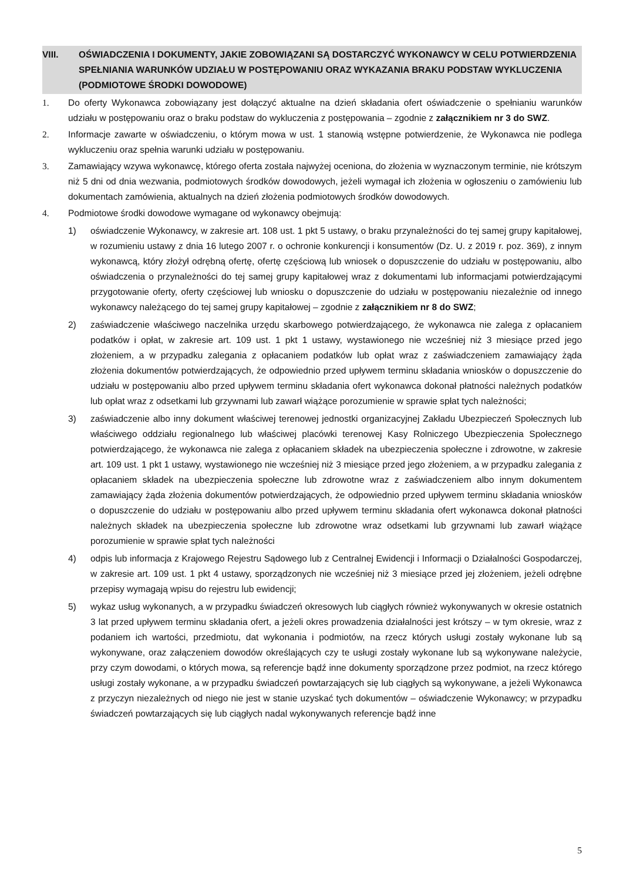VIII. OŚWIADCZENIA I DOKUMENTY, JAKIE ZOBOWIĄZANI SĄ DOSTARCZYĆ WYKONAWCY W CELU POTWIERDZENIA SPEŁNIANIA WARUNKÓW UDZIAŁU W POSTĘPOWANIU ORAZ WYKAZANIA BRAKU PODSTAW WYKLUCZENIA (PODMIOTOWE ŚRODKI DOWODOWE)
1. Do oferty Wykonawca zobowiązany jest dołączyć aktualne na dzień składania ofert oświadczenie o spełnianiu warunków udziału w postępowaniu oraz o braku podstaw do wykluczenia z postępowania – zgodnie z załącznikiem nr 3 do SWZ.
2. Informacje zawarte w oświadczeniu, o którym mowa w ust. 1 stanowią wstępne potwierdzenie, że Wykonawca nie podlega wykluczeniu oraz spełnia warunki udziału w postępowaniu.
3. Zamawiający wzywa wykonawcę, którego oferta została najwyżej oceniona, do złożenia w wyznaczonym terminie, nie krótszym niż 5 dni od dnia wezwania, podmiotowych środków dowodowych, jeżeli wymagał ich złożenia w ogłoszeniu o zamówieniu lub dokumentach zamówienia, aktualnych na dzień złożenia podmiotowych środków dowodowych.
4. Podmiotowe środki dowodowe wymagane od wykonawcy obejmują:
1) oświadczenie Wykonawcy, w zakresie art. 108 ust. 1 pkt 5 ustawy, o braku przynależności do tej samej grupy kapitałowej, w rozumieniu ustawy z dnia 16 lutego 2007 r. o ochronie konkurencji i konsumentów (Dz. U. z 2019 r. poz. 369), z innym wykonawcą, który złożył odrębną ofertę, ofertę częściową lub wniosek o dopuszczenie do udziału w postępowaniu, albo oświadczenia o przynależności do tej samej grupy kapitałowej wraz z dokumentami lub informacjami potwierdzającymi przygotowanie oferty, oferty częściowej lub wniosku o dopuszczenie do udziału w postępowaniu niezależnie od innego wykonawcy należącego do tej samej grupy kapitałowej – zgodnie z załącznikiem nr 8 do SWZ;
2) zaświadczenie właściwego naczelnika urzędu skarbowego potwierdzającego, że wykonawca nie zalega z opłacaniem podatków i opłat, w zakresie art. 109 ust. 1 pkt 1 ustawy, wystawionego nie wcześniej niż 3 miesiące przed jego złożeniem, a w przypadku zalegania z opłacaniem podatków lub opłat wraz z zaświadczeniem zamawiający żąda złożenia dokumentów potwierdzających, że odpowiednio przed upływem terminu składania wniosków o dopuszczenie do udziału w postępowaniu albo przed upływem terminu składania ofert wykonawca dokonał płatności należnych podatków lub opłat wraz z odsetkami lub grzywnami lub zawarł wiążące porozumienie w sprawie spłat tych należności;
3) zaświadczenie albo inny dokument właściwej terenowej jednostki organizacyjnej Zakładu Ubezpieczeń Społecznych lub właściwego oddziału regionalnego lub właściwej placówki terenowej Kasy Rolniczego Ubezpieczenia Społecznego potwierdzającego, że wykonawca nie zalega z opłacaniem składek na ubezpieczenia społeczne i zdrowotne, w zakresie art. 109 ust. 1 pkt 1 ustawy, wystawionego nie wcześniej niż 3 miesiące przed jego złożeniem, a w przypadku zalegania z opłacaniem składek na ubezpieczenia społeczne lub zdrowotne wraz z zaświadczeniem albo innym dokumentem zamawiający żąda złożenia dokumentów potwierdzających, że odpowiednio przed upływem terminu składania wniosków o dopuszczenie do udziału w postępowaniu albo przed upływem terminu składania ofert wykonawca dokonał płatności należnych składek na ubezpieczenia społeczne lub zdrowotne wraz odsetkami lub grzywnami lub zawarł wiążące porozumienie w sprawie spłat tych należności
4) odpis lub informacja z Krajowego Rejestru Sądowego lub z Centralnej Ewidencji i Informacji o Działalności Gospodarczej, w zakresie art. 109 ust. 1 pkt 4 ustawy, sporządzonych nie wcześniej niż 3 miesiące przed jej złożeniem, jeżeli odrębne przepisy wymagają wpisu do rejestru lub ewidencji;
5) wykaz usług wykonanych, a w przypadku świadczeń okresowych lub ciągłych również wykonywanych w okresie ostatnich 3 lat przed upływem terminu składania ofert, a jeżeli okres prowadzenia działalności jest krótszy – w tym okresie, wraz z podaniem ich wartości, przedmiotu, dat wykonania i podmiotów, na rzecz których usługi zostały wykonane lub są wykonywane, oraz załączeniem dowodów określających czy te usługi zostały wykonane lub są wykonywane należycie, przy czym dowodami, o których mowa, są referencje bądź inne dokumenty sporządzone przez podmiot, na rzecz którego usługi zostały wykonane, a w przypadku świadczeń powtarzających się lub ciągłych są wykonywane, a jeżeli Wykonawca z przyczyn niezależnych od niego nie jest w stanie uzyskać tych dokumentów – oświadczenie Wykonawcy; w przypadku świadczeń powtarzających się lub ciągłych nadal wykonywanych referencje bądź inne
5